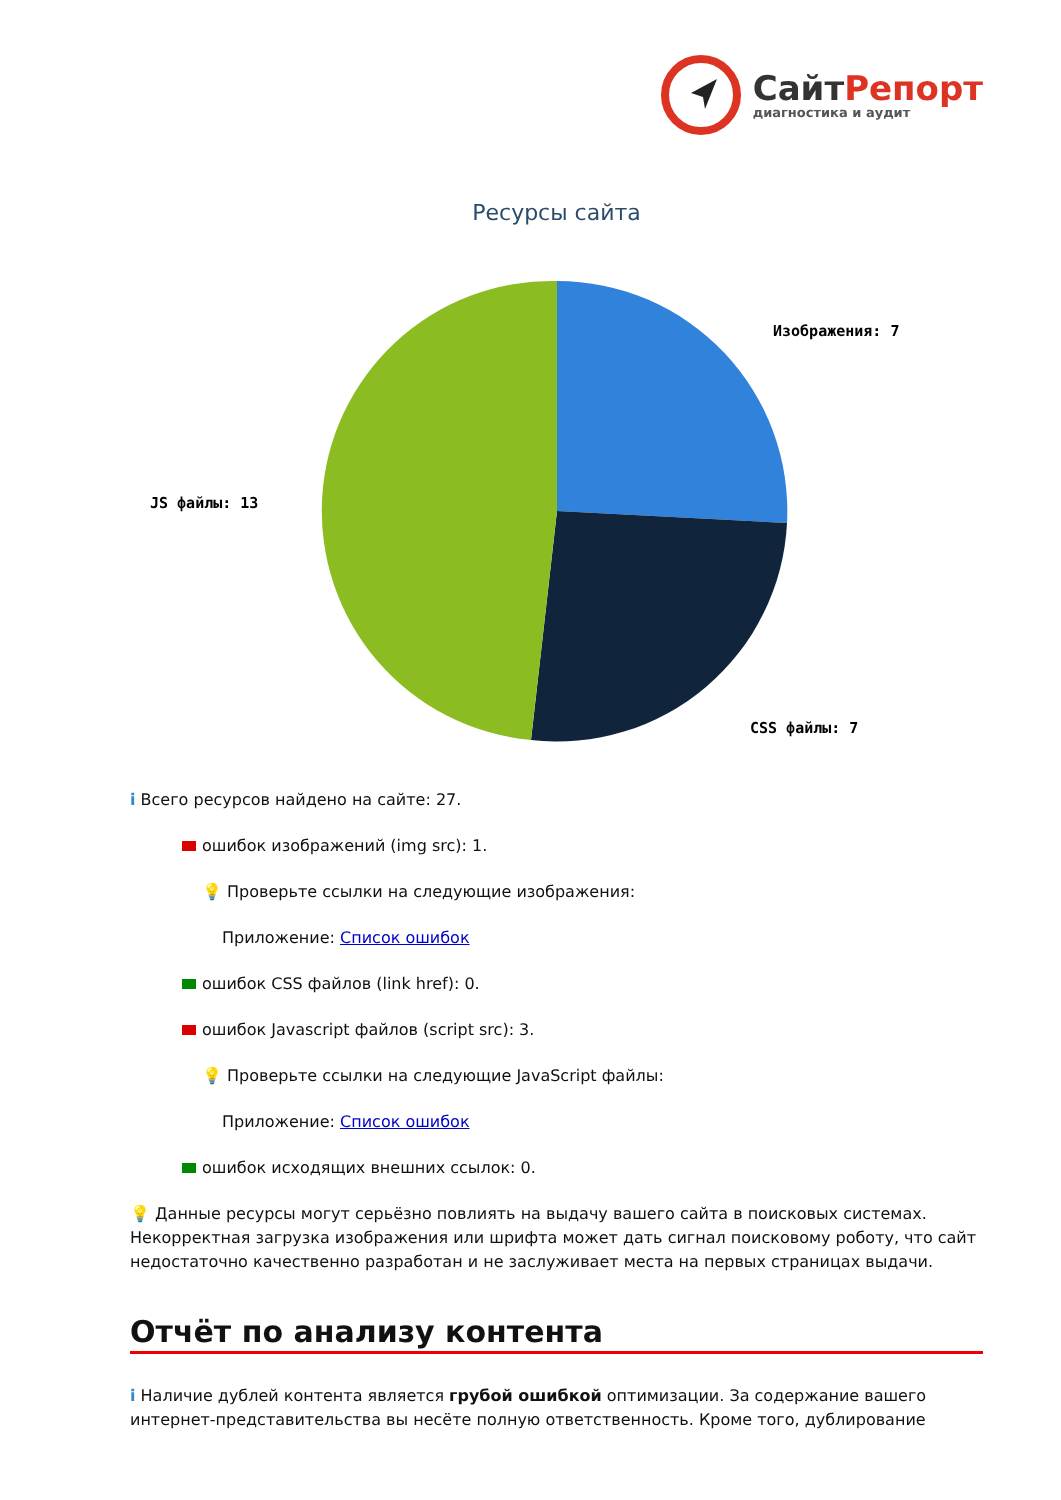СайтРепорт
диагностика и аудит
Ресурсы сайта
Изображения: 7
JS файлы: 13
CSS файлы: 7
i Всего ресурсов найдено на сайте: 27.
ошибок изображений (img src): 1.
💡 Проверьте ссылки на следующие изображения:
Приложение: Список ошибок
ошибок CSS файлов (link href): 0.
ошибок Javascript файлов (script src): 3.
💡 Проверьте ссылки на следующие JavaScript файлы:
Приложение: Список ошибок
ошибок исходящих внешних ссылок: 0.
💡 Данные ресурсы могут серьёзно повлиять на выдачу вашего сайта в поисковых системах. Некорректная загрузка изображения или шрифта может дать сигнал поисковому роботу, что сайт недостаточно качественно разработан и не заслуживает места на первых страницах выдачи.
Отчёт по анализу контента
i Наличие дублей контента является грубой ошибкой оптимизации. За содержание вашего интернет-представительства вы несёте полную ответственность. Кроме того, дублирование